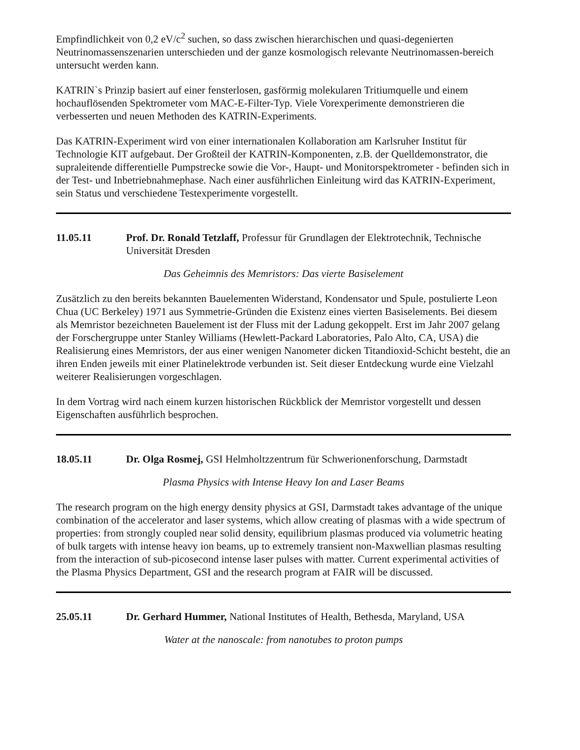Empfindlichkeit von 0,2 eV/c<sup>2</sup> suchen, so dass zwischen hierarchischen und quasi-degenierten Neutrinomassenszenarien unterschieden und der ganze kosmologisch relevante Neutrinomassen-bereich untersucht werden kann.
KATRIN`s Prinzip basiert auf einer fensterlosen, gasförmig molekularen Tritiumquelle und einem hochauflösenden Spektrometer vom MAC-E-Filter-Typ. Viele Vorexperimente demonstrieren die verbesserten und neuen Methoden des KATRIN-Experiments.
Das KATRIN-Experiment wird von einer internationalen Kollaboration am Karlsruher Institut für Technologie KIT aufgebaut. Der Großteil der KATRIN-Komponenten, z.B. der Quelldemonstrator, die supraleitende differentielle Pumpstrecke sowie die Vor-, Haupt- und Monitorspektrometer - befinden sich in der Test- und Inbetriebnahmephase. Nach einer ausführlichen Einleitung wird das KATRIN-Experiment, sein Status und verschiedene Testexperimente vorgestellt.
11.05.11 Prof. Dr. Ronald Tetzlaff, Professur für Grundlagen der Elektrotechnik, Technische Universität Dresden
Das Geheimnis des Memristors: Das vierte Basiselement
Zusätzlich zu den bereits bekannten Bauelementen Widerstand, Kondensator und Spule, postulierte Leon Chua (UC Berkeley) 1971 aus Symmetrie-Gründen die Existenz eines vierten Basiselements. Bei diesem als Memristor bezeichneten Bauelement ist der Fluss mit der Ladung gekoppelt. Erst im Jahr 2007 gelang der Forschergruppe unter Stanley Williams (Hewlett-Packard Laboratories, Palo Alto, CA, USA) die Realisierung eines Memristors, der aus einer wenigen Nanometer dicken Titandioxid-Schicht besteht, die an ihren Enden jeweils mit einer Platinelektrode verbunden ist. Seit dieser Entdeckung wurde eine Vielzahl weiterer Realisierungen vorgeschlagen.
In dem Vortrag wird nach einem kurzen historischen Rückblick der Memristor vorgestellt und dessen Eigenschaften ausführlich besprochen.
18.05.11 Dr. Olga Rosmej, GSI Helmholtzzentrum für Schwerionenforschung, Darmstadt
Plasma Physics with Intense Heavy Ion and Laser Beams
The research program on the high energy density physics at GSI, Darmstadt takes advantage of the unique combination of the accelerator and laser systems, which allow creating of plasmas with a wide spectrum of properties: from strongly coupled near solid density, equilibrium plasmas produced via volumetric heating of bulk targets with intense heavy ion beams, up to extremely transient non-Maxwellian plasmas resulting from the interaction of sub-picosecond intense laser pulses with matter. Current experimental activities of the Plasma Physics Department, GSI and the research program at FAIR will be discussed.
25.05.11 Dr. Gerhard Hummer, National Institutes of Health, Bethesda, Maryland, USA
Water at the nanoscale: from nanotubes to proton pumps